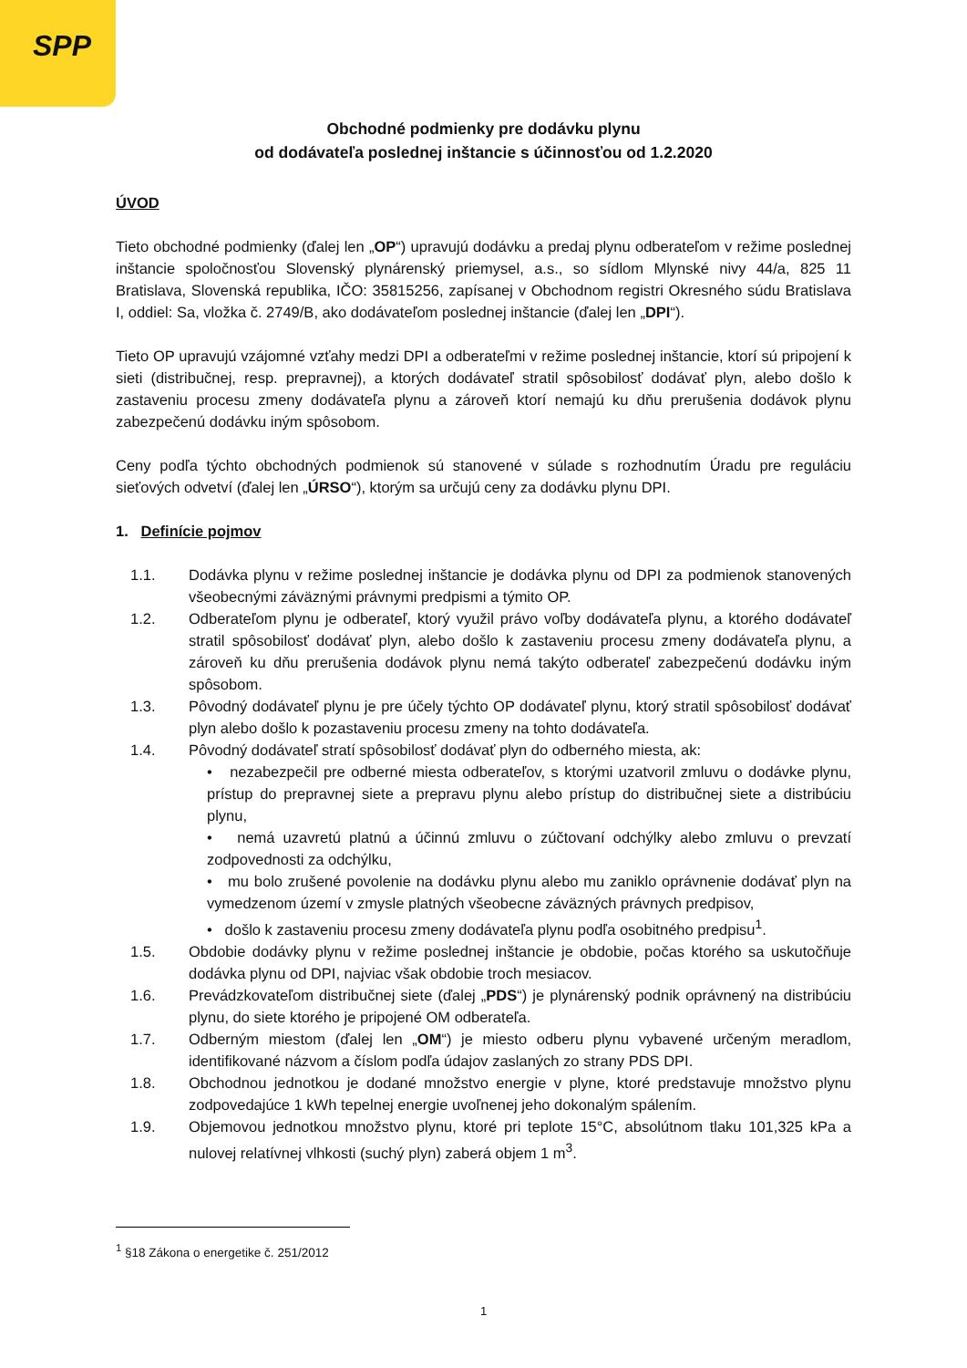SPP
Obchodné podmienky pre dodávku plynu
od dodávateľa poslednej inštancie s účinnosťou od 1.2.2020
ÚVOD
Tieto obchodné podmienky (ďalej len „OP“) upravujú dodávku a predaj plynu odberateľom v režime poslednej inštancie spoločnosťou Slovenský plynárenský priemysel, a.s., so sídlom Mlynské nivy 44/a, 825 11 Bratislava, Slovenská republika, IČO: 35815256, zapísanej v Obchodnom registri Okresného súdu Bratislava I, oddiel: Sa, vložka č. 2749/B, ako dodávateľom poslednej inštancie (ďalej len „DPI“).
Tieto OP upravujú vzájomné vzťahy medzi DPI a odberateľmi v režime poslednej inštancie, ktorí sú pripojení k sieti (distribučnej, resp. prepravnej), a ktorých dodávateľ stratil spôsobilosť dodávať plyn, alebo došlo k zastaveniu procesu zmeny dodávateľa plynu a zároveň ktorí nemajú ku dňu prerušenia dodávok plynu zabezpečenú dodávku iným spôsobom.
Ceny podľa týchto obchodných podmienok sú stanovené v súlade s rozhodnutím Úradu pre reguláciu sieťových odvetví (ďalej len „ÚRSO“), ktorým sa určujú ceny za dodávku plynu DPI.
1. Definície pojmov
1.1. Dodávka plynu v režime poslednej inštancie je dodávka plynu od DPI za podmienok stanovených všeobecnými záväznými právnymi predpismi a týmito OP.
1.2. Odberateľom plynu je odberateľ, ktorý využil právo voľby dodávateľa plynu, a ktorého dodávateľ stratil spôsobilosť dodávať plyn, alebo došlo k zastaveniu procesu zmeny dodávateľa plynu, a zároveň ku dňu prerušenia dodávok plynu nemá takýto odberateľ zabezpečenú dodávku iným spôsobom.
1.3. Pôvodný dodávateľ plynu je pre účely týchto OP dodávateľ plynu, ktorý stratil spôsobilosť dodávať plyn alebo došlo k pozastaveniu procesu zmeny na tohto dodávateľa.
1.4. Pôvodný dodávateľ stratí spôsobilosť dodávať plyn do odberného miesta, ak:
• nezabezpečil pre odberné miesta odberateľov, s ktorými uzatvoril zmluvu o dodávke plynu, prístup do prepravnej siete a prepravu plynu alebo prístup do distribučnej siete a distribúciu plynu,
• nemá uzavretú platnú a účinnú zmluvu o zúčtovaní odchýlky alebo zmluvu o prevzatí zodpovednosti za odchýlku,
• mu bolo zrušené povolenie na dodávku plynu alebo mu zaniklo oprávnenie dodávať plyn na vymedzenom území v zmysle platných všeobecne záväzných právnych predpisov,
• došlo k zastaveniu procesu zmeny dodávateľa plynu podľa osobitného predpisu<sup>1</sup>.
1.5. Obdobie dodávky plynu v režime poslednej inštancie je obdobie, počas ktorého sa uskutočňuje dodávka plynu od DPI, najviac však obdobie troch mesiacov.
1.6. Prevádzkovateľom distribučnej siete (ďalej „PDS“) je plynárenský podnik oprávnený na distribúciu plynu, do siete ktorého je pripojené OM odberateľa.
1.7. Odberným miestom (ďalej len „OM“) je miesto odberu plynu vybavené určeným meradlom, identifikované názvom a číslom podľa údajov zaslaných zo strany PDS DPI.
1.8. Obchodnou jednotkou je dodané množstvo energie v plyne, ktoré predstavuje množstvo plynu zodpovedajúce 1 kWh tepelnej energie uvoľnenej jeho dokonalým spálením.
1.9. Objemovou jednotkou množstvo plynu, ktoré pri teplote 15°C, absolútnom tlaku 101,325 kPa a nulovej relatívnej vlhkosti (suchý plyn) zaberá objem 1 m<sup>3</sup>.
<sup>1</sup> §18 Zákona o energetike č. 251/2012
1